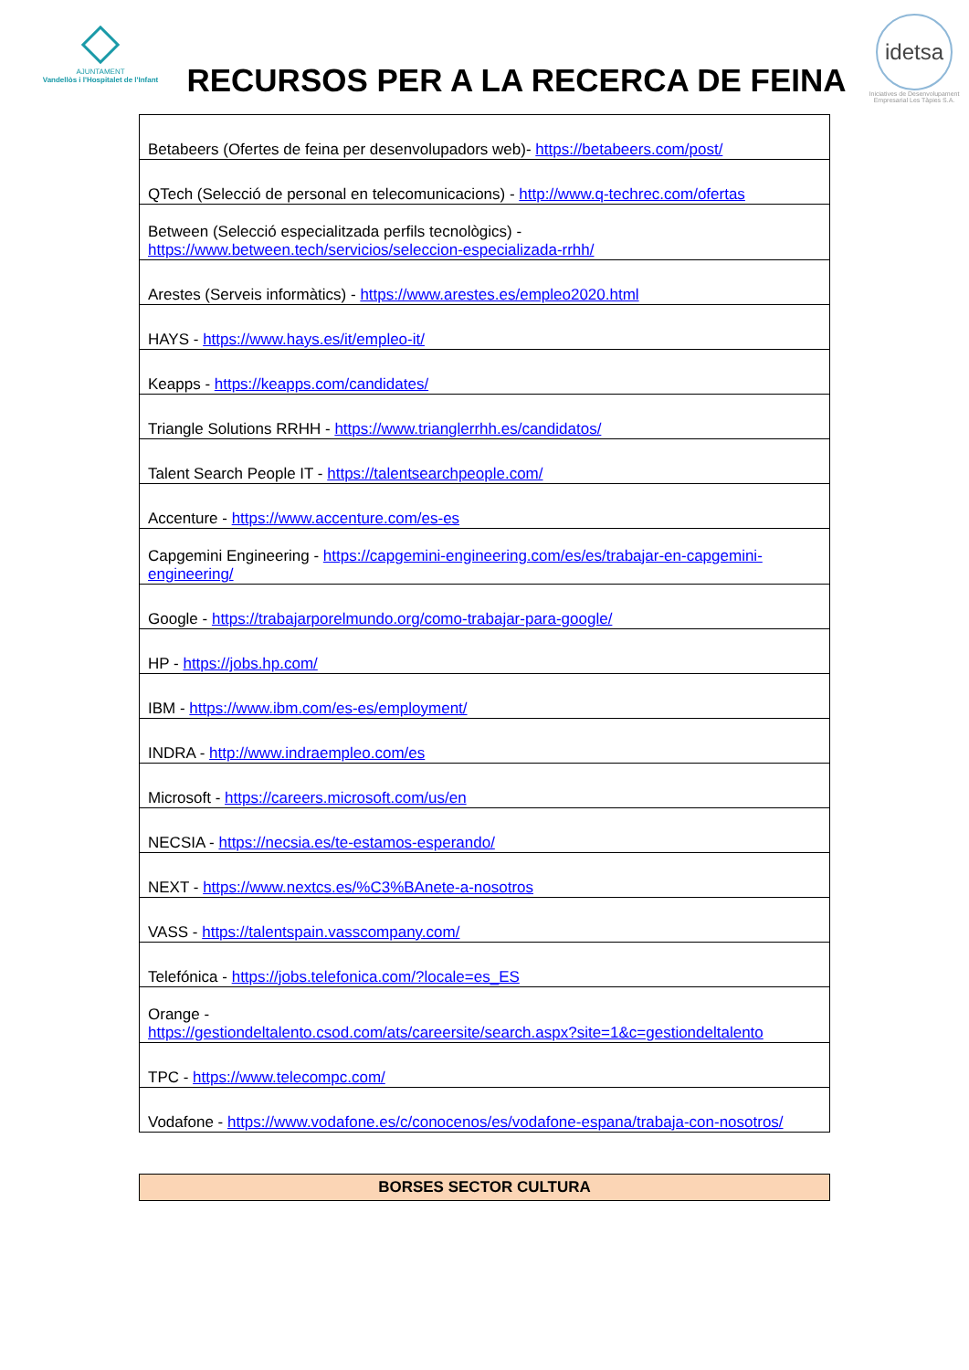AJUNTAMENT
Vandellòs i l'Hospitalet de l'Infant
RECURSOS PER A LA RECERCA DE FEINA
idetsa
Iniciatives de Desenvolupament Empresarial Les Tàpies S.A.
| Betabeers (Ofertes de feina per desenvolupadors web)- https://betabeers.com/post/ |
| QTech (Selecció de personal en telecomunicacions) - http://www.q-techrec.com/ofertas |
| Between (Selecció especialitzada perfils tecnològics) - https://www.between.tech/servicios/seleccion-especializada-rrhh/ |
| Arestes (Serveis informàtics) - https://www.arestes.es/empleo2020.html |
| HAYS - https://www.hays.es/it/empleo-it/ |
| Keapps - https://keapps.com/candidates/ |
| Triangle Solutions RRHH - https://www.trianglerrhh.es/candidatos/ |
| Talent Search People IT - https://talentsearchpeople.com/ |
| Accenture - https://www.accenture.com/es-es |
| Capgemini Engineering - https://capgemini-engineering.com/es/es/trabajar-en-capgemini-engineering/ |
| Google - https://trabajarporelmundo.org/como-trabajar-para-google/ |
| HP - https://jobs.hp.com/ |
| IBM - https://www.ibm.com/es-es/employment/ |
| INDRA - http://www.indraempleo.com/es |
| Microsoft - https://careers.microsoft.com/us/en |
| NECSIA - https://necsia.es/te-estamos-esperando/ |
| NEXT - https://www.nextcs.es/%C3%BAnete-a-nosotros |
| VASS - https://talentspain.vasscompany.com/ |
| Telefónica - https://jobs.telefonica.com/?locale=es_ES |
| Orange - https://gestiondeltalento.csod.com/ats/careersite/search.aspx?site=1&c=gestiondeltalento |
| TPC - https://www.telecompc.com/ |
| Vodafone - https://www.vodafone.es/c/conocenos/es/vodafone-espana/trabaja-con-nosotros/ |
BORSES SECTOR CULTURA